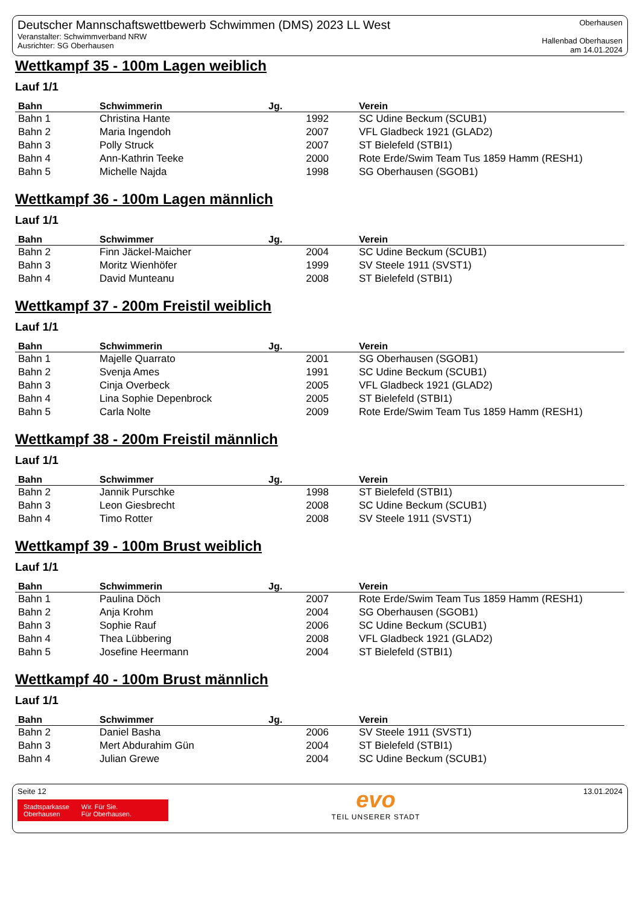Deutscher Mannschaftswettbewerb Schwimmen (DMS) 2023 LL West
Veranstalter: Schwimmverband NRW
Ausrichter: SG Oberhausen
Oberhausen
Hallenbad Oberhausen
am 14.01.2024
Wettkampf 35 - 100m Lagen weiblich
Lauf 1/1
| Bahn | Schwimmerin | Jg. | Verein |
| --- | --- | --- | --- |
| Bahn 1 | Christina Hante | 1992 | SC Udine Beckum (SCUB1) |
| Bahn 2 | Maria Ingendoh | 2007 | VFL Gladbeck 1921 (GLAD2) |
| Bahn 3 | Polly Struck | 2007 | ST Bielefeld (STBI1) |
| Bahn 4 | Ann-Kathrin Teeke | 2000 | Rote Erde/Swim Team Tus 1859 Hamm (RESH1) |
| Bahn 5 | Michelle Najda | 1998 | SG Oberhausen (SGOB1) |
Wettkampf 36 - 100m Lagen männlich
Lauf 1/1
| Bahn | Schwimmer | Jg. | Verein |
| --- | --- | --- | --- |
| Bahn 2 | Finn Jäckel-Maicher | 2004 | SC Udine Beckum (SCUB1) |
| Bahn 3 | Moritz Wienhöfer | 1999 | SV Steele 1911 (SVST1) |
| Bahn 4 | David Munteanu | 2008 | ST Bielefeld (STBI1) |
Wettkampf 37 - 200m Freistil weiblich
Lauf 1/1
| Bahn | Schwimmerin | Jg. | Verein |
| --- | --- | --- | --- |
| Bahn 1 | Majelle Quarrato | 2001 | SG Oberhausen (SGOB1) |
| Bahn 2 | Svenja Ames | 1991 | SC Udine Beckum (SCUB1) |
| Bahn 3 | Cinja Overbeck | 2005 | VFL Gladbeck 1921 (GLAD2) |
| Bahn 4 | Lina Sophie Depenbrock | 2005 | ST Bielefeld (STBI1) |
| Bahn 5 | Carla Nolte | 2009 | Rote Erde/Swim Team Tus 1859 Hamm (RESH1) |
Wettkampf 38 - 200m Freistil männlich
Lauf 1/1
| Bahn | Schwimmer | Jg. | Verein |
| --- | --- | --- | --- |
| Bahn 2 | Jannik Purschke | 1998 | ST Bielefeld (STBI1) |
| Bahn 3 | Leon Giesbrecht | 2008 | SC Udine Beckum (SCUB1) |
| Bahn 4 | Timo Rotter | 2008 | SV Steele 1911 (SVST1) |
Wettkampf 39 - 100m Brust weiblich
Lauf 1/1
| Bahn | Schwimmerin | Jg. | Verein |
| --- | --- | --- | --- |
| Bahn 1 | Paulina Döch | 2007 | Rote Erde/Swim Team Tus 1859 Hamm (RESH1) |
| Bahn 2 | Anja Krohm | 2004 | SG Oberhausen (SGOB1) |
| Bahn 3 | Sophie Rauf | 2006 | SC Udine Beckum (SCUB1) |
| Bahn 4 | Thea Lübbering | 2008 | VFL Gladbeck 1921 (GLAD2) |
| Bahn 5 | Josefine Heermann | 2004 | ST Bielefeld (STBI1) |
Wettkampf 40 - 100m Brust männlich
Lauf 1/1
| Bahn | Schwimmer | Jg. | Verein |
| --- | --- | --- | --- |
| Bahn 2 | Daniel Basha | 2006 | SV Steele 1911 (SVST1) |
| Bahn 3 | Mert Abdurahim Gün | 2004 | ST Bielefeld (STBI1) |
| Bahn 4 | Julian Grewe | 2004 | SC Udine Beckum (SCUB1) |
Seite 12
Stadtsparkasse
Oberhausen
Wir. Für Sie.
Für Oberhausen.
evo
TEIL UNSERER STADT
13.01.2024